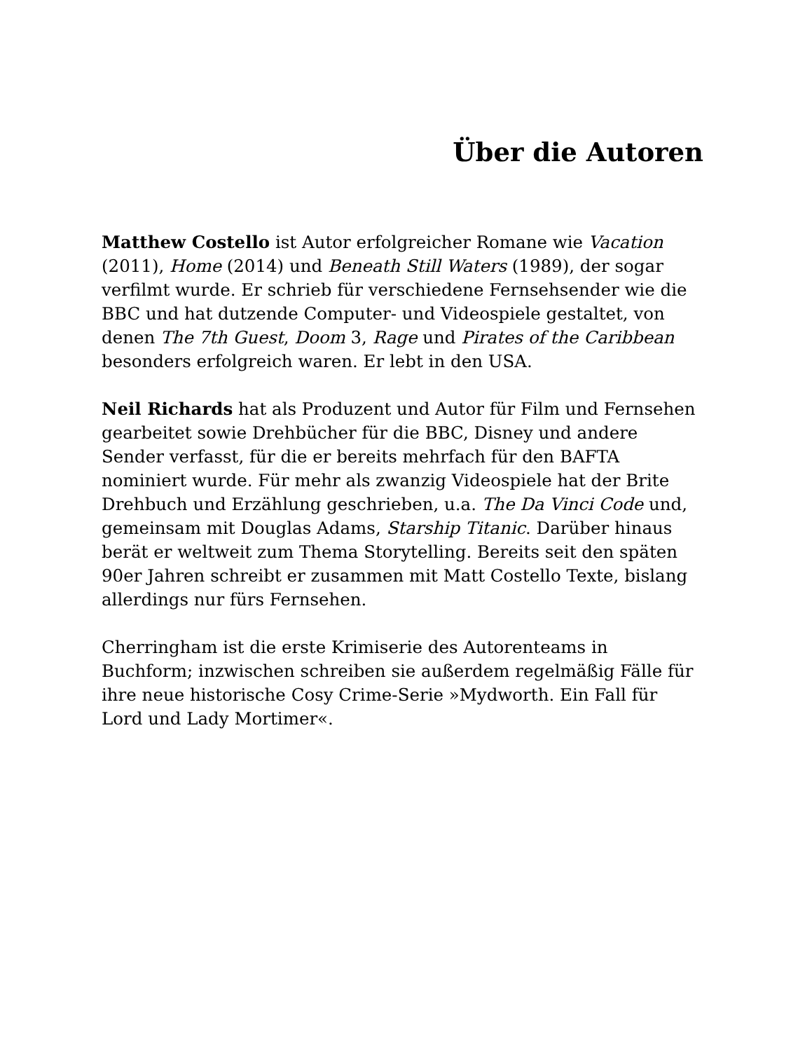Über die Autoren
Matthew Costello ist Autor erfolgreicher Romane wie Vacation (2011), Home (2014) und Beneath Still Waters (1989), der sogar verfilmt wurde. Er schrieb für verschiedene Fernsehsender wie die BBC und hat dutzende Computer- und Videospiele gestaltet, von denen The 7th Guest, Doom 3, Rage und Pirates of the Caribbean besonders erfolgreich waren. Er lebt in den USA.
Neil Richards hat als Produzent und Autor für Film und Fernsehen gearbeitet sowie Drehbücher für die BBC, Disney und andere Sender verfasst, für die er bereits mehrfach für den BAFTA nominiert wurde. Für mehr als zwanzig Videospiele hat der Brite Drehbuch und Erzählung geschrieben, u.a. The Da Vinci Code und, gemeinsam mit Douglas Adams, Starship Titanic. Darüber hinaus berät er weltweit zum Thema Storytelling. Bereits seit den späten 90er Jahren schreibt er zusammen mit Matt Costello Texte, bislang allerdings nur fürs Fernsehen.
Cherringham ist die erste Krimiserie des Autorenteams in Buchform; inzwischen schreiben sie außerdem regelmäßig Fälle für ihre neue historische Cosy Crime-Serie »Mydworth. Ein Fall für Lord und Lady Mortimer«.